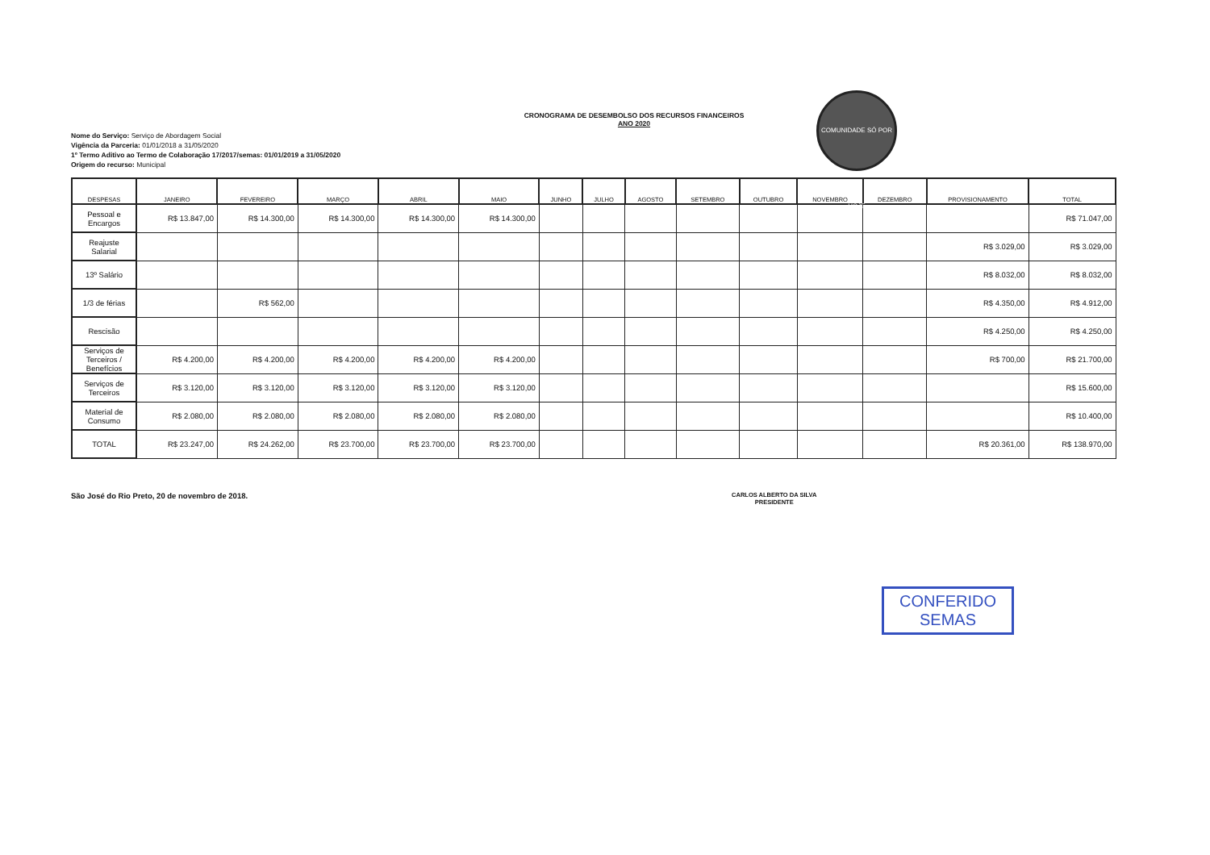COMUNIDADE SÓ POR HOJE
CRONOGRAMA DE DESEMBOLSO DOS RECURSOS FINANCEIROS
ANO 2020
Nome do Serviço: Serviço de Abordagem Social
Vigência da Parceria: 01/01/2018 a 31/05/2020
1º Termo Aditivo ao Termo de Colaboração 17/2017/semas: 01/01/2019 a 31/05/2020
Origem do recurso: Municipal
| DESPESAS | JANEIRO | FEVEREIRO | MARÇO | ABRIL | MAIO | JUNHO | JULHO | AGOSTO | SETEMBRO | OUTUBRO | NOVEMBRO | DEZEMBRO | PROVISIONAMENTO | TOTAL |
| --- | --- | --- | --- | --- | --- | --- | --- | --- | --- | --- | --- | --- | --- | --- |
| Pessoal e Encargos | R$ 13.847,00 | R$ 14.300,00 | R$ 14.300,00 | R$ 14.300,00 | R$ 14.300,00 | | | | | | | | | R$ 71.047,00 |
| Reajuste Salarial | | | | | | | | | | | | | R$ 3.029,00 | R$ 3.029,00 |
| 13º Salário | | | | | | | | | | | | | R$ 8.032,00 | R$ 8.032,00 |
| 1/3 de férias | | R$ 562,00 | | | | | | | | | | | R$ 4.350,00 | R$ 4.912,00 |
| Rescisão | | | | | | | | | | | | | R$ 4.250,00 | R$ 4.250,00 |
| Serviços de Terceiros / Benefícios | R$ 4.200,00 | R$ 4.200,00 | R$ 4.200,00 | R$ 4.200,00 | R$ 4.200,00 | | | | | | | | R$ 700,00 | R$ 21.700,00 |
| Serviços de Terceiros | R$ 3.120,00 | R$ 3.120,00 | R$ 3.120,00 | R$ 3.120,00 | R$ 3.120,00 | | | | | | | | | R$ 15.600,00 |
| Material de Consumo | R$ 2.080,00 | R$ 2.080,00 | R$ 2.080,00 | R$ 2.080,00 | R$ 2.080,00 | | | | | | | | | R$ 10.400,00 |
| TOTAL | R$ 23.247,00 | R$ 24.262,00 | R$ 23.700,00 | R$ 23.700,00 | R$ 23.700,00 | | | | | | | | R$ 20.361,00 | R$ 138.970,00 |
São José do Rio Preto, 20 de novembro de 2018.
CARLOS ALBERTO DA SILVA
PRESIDENTE
CONFERIDO
SEMAS